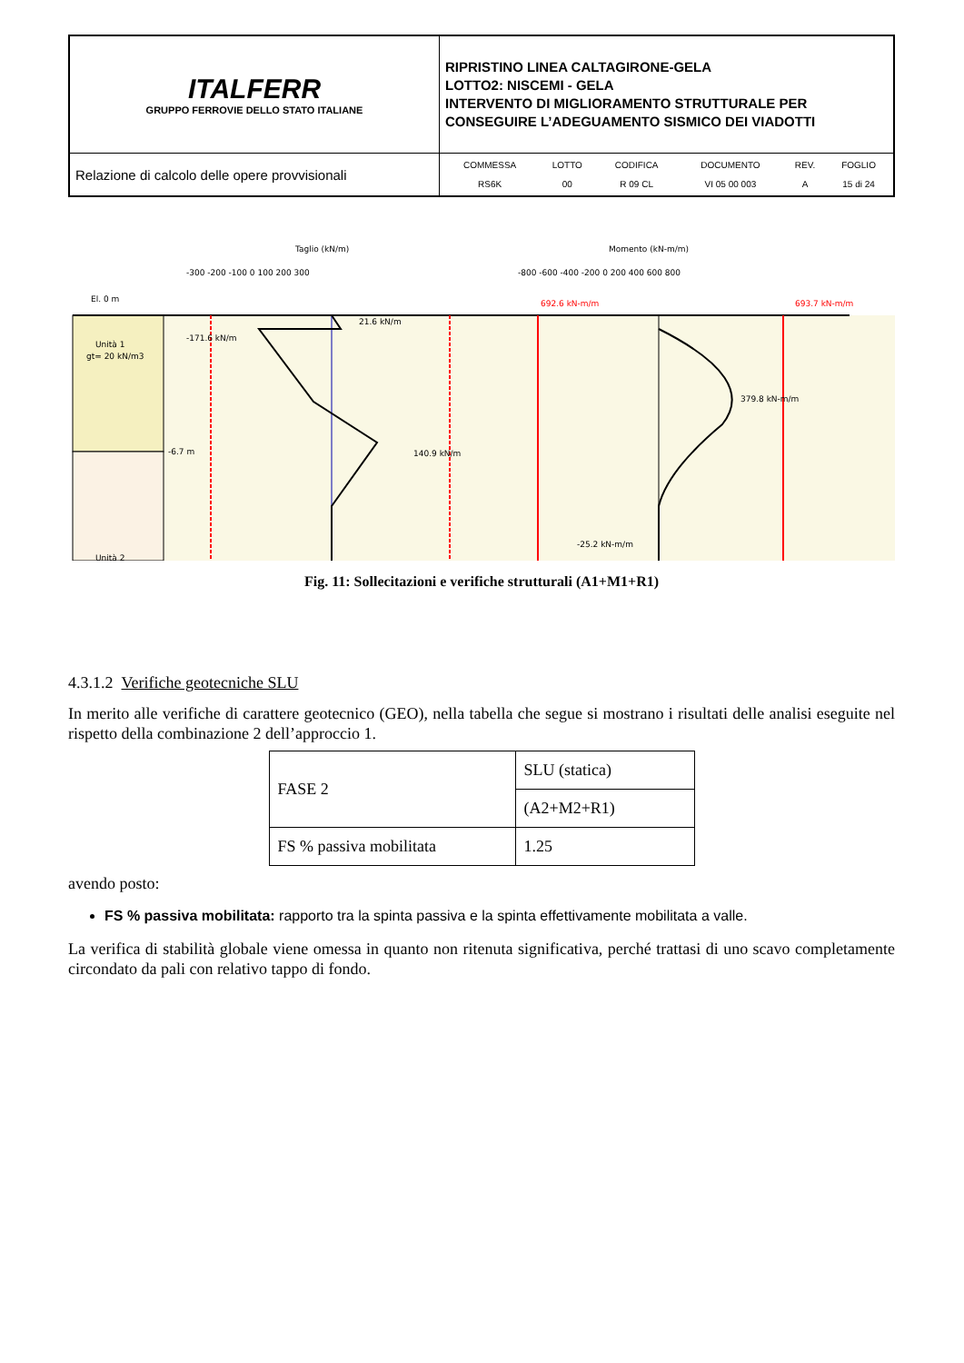| ITALFERR GRUPPO FERROVIE DELLO STATO ITALIANE | RIPRISTINO LINEA CALTAGIRONE-GELA LOTTO2: NISCEMI - GELA INTERVENTO DI MIGLIORAMENTO STRUTTURALE PER CONSEGUIRE L’ADEGUAMENTO SISMICO DEI VIADOTTI |
| Relazione di calcolo delle opere provvisionali | / COMMESSA / LOTTO / CODIFICA / DOCUMENTO / REV. / FOGLIO / / RS6K / 00 / R 09 CL / VI 05 00 003 / A / 15 di 24 / |
Taglio (kN/m)
Momento (kN-m/m)
-300 -200 -100 0 100 200 300
-800 -600 -400 -200 0 200 400 600 800
El. 0 m
Unità 1
gt= 20 kN/m3
Unità 2
-6.7 m
21.6 kN/m
-171.6 kN/m
140.9 kN/m
379.8 kN-m/m
-25.2 kN-m/m
692.6 kN-m/m
693.7 kN-m/m
Fig. 11: Sollecitazioni e verifiche strutturali (A1+M1+R1)
4.3.1.2 Verifiche geotecniche SLU
In merito alle verifiche di carattere geotecnico (GEO), nella tabella che segue si mostrano i risultati delle analisi eseguite nel rispetto della combinazione 2 dell’approccio 1.
| FASE 2 | SLU (statica) |
| | (A2+M2+R1) |
| FS % passiva mobilitata | 1.25 |
avendo posto:
FS % passiva mobilitata: rapporto tra la spinta passiva e la spinta effettivamente mobilitata a valle.
La verifica di stabilità globale viene omessa in quanto non ritenuta significativa, perché trattasi di uno scavo completamente circondato da pali con relativo tappo di fondo.